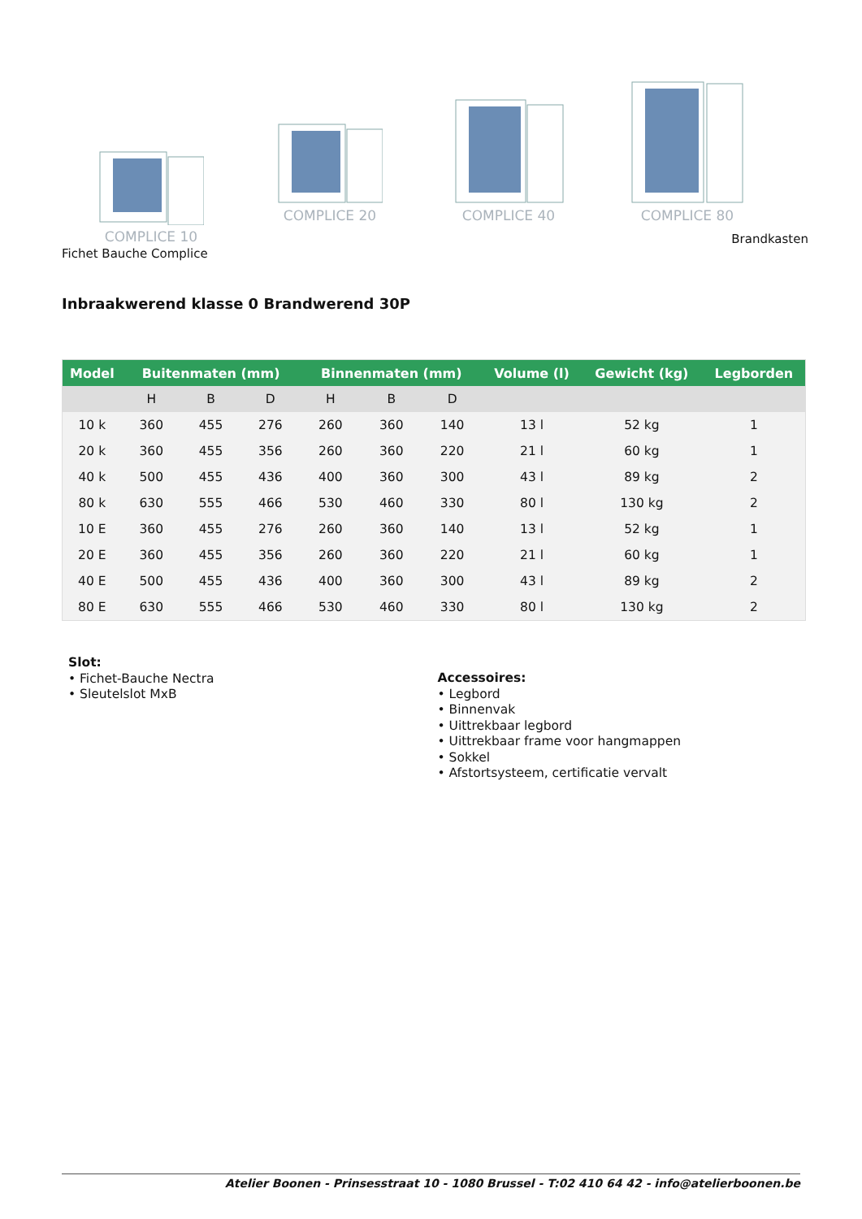COMPLICE 10
COMPLICE 20
COMPLICE 40
COMPLICE 80
Brandkasten
Fichet Bauche Complice
Inbraakwerend klasse 0 Brandwerend 30P
| Model | Buitenmaten (mm) | | | Binnenmaten (mm) | | | Volume (l) | Gewicht (kg) | Legborden |
| --- | --- | --- | --- | --- | --- | --- | --- | --- | --- |
| | H | B | D | H | B | D | | | |
| 10 k | 360 | 455 | 276 | 260 | 360 | 140 | 13 l | 52 kg | 1 |
| 20 k | 360 | 455 | 356 | 260 | 360 | 220 | 21 l | 60 kg | 1 |
| 40 k | 500 | 455 | 436 | 400 | 360 | 300 | 43 l | 89 kg | 2 |
| 80 k | 630 | 555 | 466 | 530 | 460 | 330 | 80 l | 130 kg | 2 |
| 10 E | 360 | 455 | 276 | 260 | 360 | 140 | 13 l | 52 kg | 1 |
| 20 E | 360 | 455 | 356 | 260 | 360 | 220 | 21 l | 60 kg | 1 |
| 40 E | 500 | 455 | 436 | 400 | 360 | 300 | 43 l | 89 kg | 2 |
| 80 E | 630 | 555 | 466 | 530 | 460 | 330 | 80 l | 130 kg | 2 |
Slot:
• Fichet-Bauche Nectra
• Sleutelslot MxB
Accessoires:
• Legbord
• Binnenvak
• Uittrekbaar legbord
• Uittrekbaar frame voor hangmappen
• Sokkel
• Afstortsysteem, certificatie vervalt
Atelier Boonen - Prinsesstraat 10 - 1080 Brussel - T:02 410 64 42 - info@atelierboonen.be